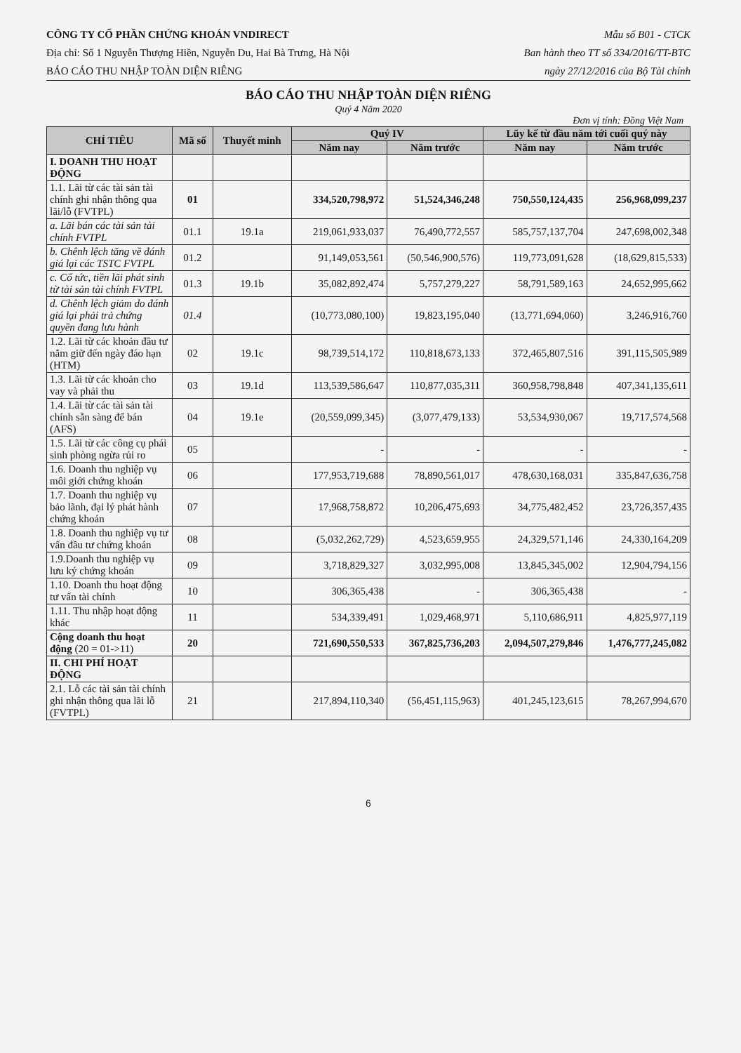CÔNG TY CỔ PHẦN CHỨNG KHOÁN VNDIRECT
Địa chỉ: Số 1 Nguyễn Thượng Hiền, Nguyễn Du, Hai Bà Trưng, Hà Nội
BÁO CÁO THU NHẬP TOÀN DIỆN RIÊNG
Mẫu số B01 - CTCK
Ban hành theo TT số 334/2016/TT-BTC
ngày 27/12/2016 của Bộ Tài chính
BÁO CÁO THU NHẬP TOÀN DIỆN RIÊNG
Quý 4 Năm 2020
Đơn vị tính: Đồng Việt Nam
| CHỈ TIÊU | Mã số | Thuyết minh | Quý IV | | Lũy kế từ đầu năm tới cuối quý này | |
| --- | --- | --- | --- | --- | --- | --- |
| | | | Năm nay | Năm trước | Năm nay | Năm trước |
| I. DOANH THU HOẠT ĐỘNG | | | | | | |
| 1.1. Lãi từ các tài sản tài chính ghi nhận thông qua lãi/lỗ (FVTPL) | 01 | | 334,520,798,972 | 51,524,346,248 | 750,550,124,435 | 256,968,099,237 |
| a. Lãi bán các tài sản tài chính FVTPL | 01.1 | 19.1a | 219,061,933,037 | 76,490,772,557 | 585,757,137,704 | 247,698,002,348 |
| b. Chênh lệch tăng về đánh giá lại các TSTC FVTPL | 01.2 | | 91,149,053,561 | (50,546,900,576) | 119,773,091,628 | (18,629,815,533) |
| c. Cổ tức, tiền lãi phát sinh từ tài sản tài chính FVTPL | 01.3 | 19.1b | 35,082,892,474 | 5,757,279,227 | 58,791,589,163 | 24,652,995,662 |
| d. Chênh lệch giảm do đánh giá lại phải trả chứng quyền đang lưu hành | 01.4 | | (10,773,080,100) | 19,823,195,040 | (13,771,694,060) | 3,246,916,760 |
| 1.2. Lãi từ các khoản đầu tư nắm giữ đến ngày đáo hạn (HTM) | 02 | 19.1c | 98,739,514,172 | 110,818,673,133 | 372,465,807,516 | 391,115,505,989 |
| 1.3. Lãi từ các khoản cho vay và phải thu | 03 | 19.1d | 113,539,586,647 | 110,877,035,311 | 360,958,798,848 | 407,341,135,611 |
| 1.4. Lãi từ các tài sản tài chính sẵn sàng để bán (AFS) | 04 | 19.1e | (20,559,099,345) | (3,077,479,133) | 53,534,930,067 | 19,717,574,568 |
| 1.5. Lãi từ các công cụ phái sinh phòng ngừa rủi ro | 05 | | - | - | - | - |
| 1.6. Doanh thu nghiệp vụ môi giới chứng khoán | 06 | | 177,953,719,688 | 78,890,561,017 | 478,630,168,031 | 335,847,636,758 |
| 1.7. Doanh thu nghiệp vụ bảo lãnh, đại lý phát hành chứng khoán | 07 | | 17,968,758,872 | 10,206,475,693 | 34,775,482,452 | 23,726,357,435 |
| 1.8. Doanh thu nghiệp vụ tư vấn đầu tư chứng khoán | 08 | | (5,032,262,729) | 4,523,659,955 | 24,329,571,146 | 24,330,164,209 |
| 1.9.Doanh thu nghiệp vụ lưu ký chứng khoán | 09 | | 3,718,829,327 | 3,032,995,008 | 13,845,345,002 | 12,904,794,156 |
| 1.10. Doanh thu hoạt động tư vấn tài chính | 10 | | 306,365,438 | - | 306,365,438 | - |
| 1.11. Thu nhập hoạt động khác | 11 | | 534,339,491 | 1,029,468,971 | 5,110,686,911 | 4,825,977,119 |
| Cộng doanh thu hoạt động (20 = 01->11) | 20 | | 721,690,550,533 | 367,825,736,203 | 2,094,507,279,846 | 1,476,777,245,082 |
| II. CHI PHÍ HOẠT ĐỘNG | | | | | | |
| 2.1. Lỗ các tài sản tài chính ghi nhận thông qua lãi lỗ (FVTPL) | 21 | | 217,894,110,340 | (56,451,115,963) | 401,245,123,615 | 78,267,994,670 |
6